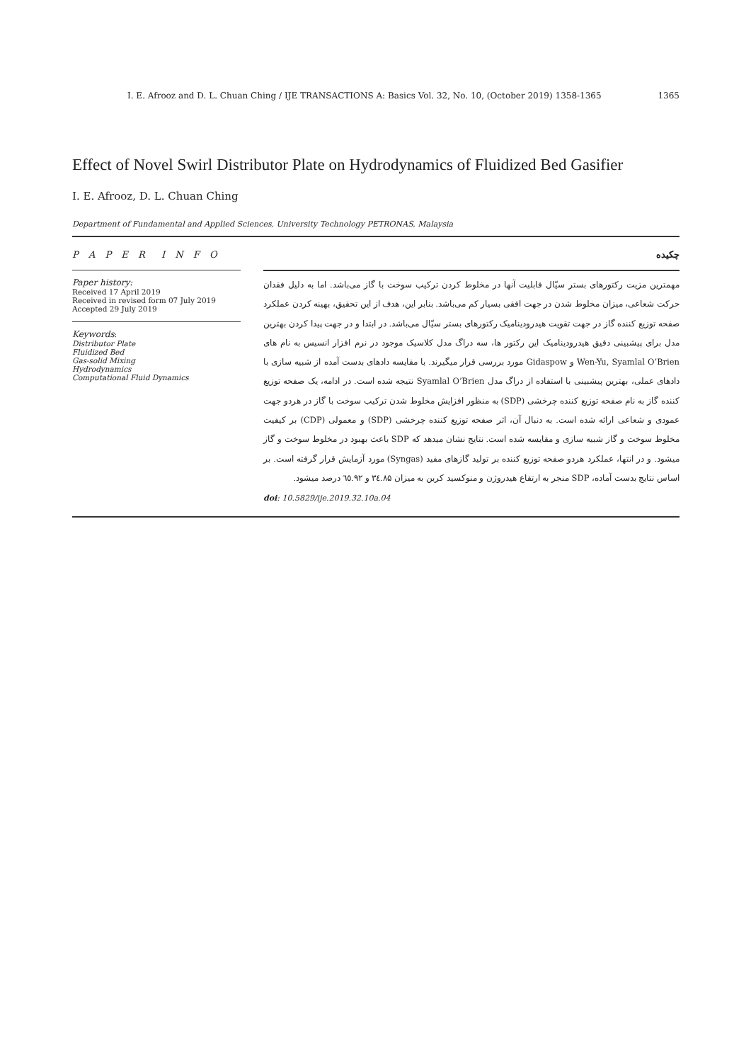I. E. Afrooz and D. L. Chuan Ching / IJE TRANSACTIONS A: Basics Vol. 32, No. 10, (October 2019) 1358-1365 1365
Effect of Novel Swirl Distributor Plate on Hydrodynamics of Fluidized Bed Gasifier
I. E. Afrooz, D. L. Chuan Ching
Department of Fundamental and Applied Sciences, University Technology PETRONAS, Malaysia
P A P E R I N F O
Paper history:
Received 17 April 2019
Received in revised form 07 July 2019
Accepted 29 July 2019
Keywords:
Distributor Plate
Fluidized Bed
Gas-solid Mixing
Hydrodynamics
Computational Fluid Dynamics
چکیده
مهمترین مزیت رکتورهای بستر سیّال قابلیت آنها در مخلوط کردن ترکیب سوخت با گاز می‌باشد. اما به دلیل فقدان حرکت شعاعی، میزان مخلوط شدن در جهت افقی بسیار کم می‌باشد. بنابر این، هدف از این تحقیق، بهینه کردن عملکرد صفحه توزیع کننده گاز در جهت تقویت هیدرودینامیک رکتورهای بستر سیّال می‌باشد. در ابتدا و در جهت پیدا کردن بهترین مدل برای پیشبینی دقیق هیدرودینامیک این رکتور ها، سه دراگ مدل کلاسیک موجود در نرم افزار انسیس به نام های Wen-Yu, Syamlal O’Brien و Gidaspow مورد بررسی قرار میگیرند. با مقایسه دادهای بدست آمده از شبیه سازی با دادهای عملی، بهترین پیشبینی با استفاده از دراگ مدل Syamlal O’Brien نتیجه شده است. در ادامه، یک صفحه توزیع کننده گاز به نام صفحه توزیع کننده چرخشی (SDP) به منظور افزایش مخلوط شدن ترکیب سوخت با گاز در هردو جهت عمودی و شعاعی ارائه شده است. به دنبال آن، اثر صفحه توزیع کننده چرخشی (SDP) و معمولی (CDP) بر کیفیت مخلوط سوخت و گاز شبیه سازی و مقایسه شده است. نتایج نشان میدهد که SDP باعث بهبود در مخلوط سوخت و گاز میشود. و در انتها، عملکرد هردو صفحه توزیع کننده بر تولید گازهای مفید (Syngas) مورد آزمایش قرار گرفته است. بر اساس نتایج بدست آماده، SDP منجر به ارتقاع هیدروژن و منوکسید کربن به میزان ۳٤.۸۵ و ٦٥.۹۲ درصد میشود.
doi: 10.5829/ije.2019.32.10a.04